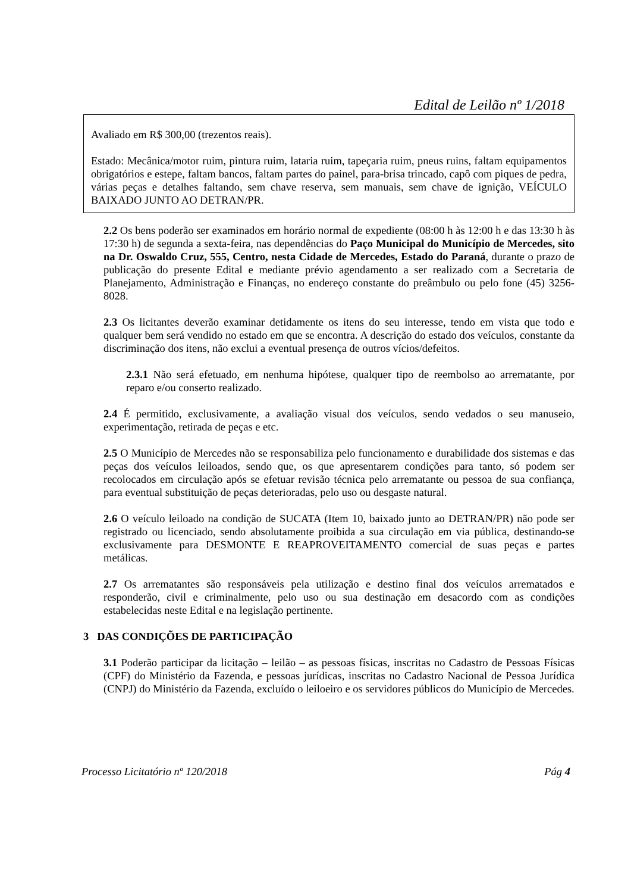Edital de Leilão nº 1/2018
Avaliado em R$ 300,00 (trezentos reais).
Estado: Mecânica/motor ruim, pintura ruim, lataria ruim, tapeçaria ruim, pneus ruins, faltam equipamentos obrigatórios e estepe, faltam bancos, faltam partes do painel, para-brisa trincado, capô com piques de pedra, várias peças e detalhes faltando, sem chave reserva, sem manuais, sem chave de ignição, VEÍCULO BAIXADO JUNTO AO DETRAN/PR.
2.2 Os bens poderão ser examinados em horário normal de expediente (08:00 h às 12:00 h e das 13:30 h às 17:30 h) de segunda a sexta-feira, nas dependências do Paço Municipal do Município de Mercedes, sito na Dr. Oswaldo Cruz, 555, Centro, nesta Cidade de Mercedes, Estado do Paraná, durante o prazo de publicação do presente Edital e mediante prévio agendamento a ser realizado com a Secretaria de Planejamento, Administração e Finanças, no endereço constante do preâmbulo ou pelo fone (45) 3256-8028.
2.3 Os licitantes deverão examinar detidamente os itens do seu interesse, tendo em vista que todo e qualquer bem será vendido no estado em que se encontra. A descrição do estado dos veículos, constante da discriminação dos itens, não exclui a eventual presença de outros vícios/defeitos.
2.3.1 Não será efetuado, em nenhuma hipótese, qualquer tipo de reembolso ao arrematante, por reparo e/ou conserto realizado.
2.4 É permitido, exclusivamente, a avaliação visual dos veículos, sendo vedados o seu manuseio, experimentação, retirada de peças e etc.
2.5 O Município de Mercedes não se responsabiliza pelo funcionamento e durabilidade dos sistemas e das peças dos veículos leiloados, sendo que, os que apresentarem condições para tanto, só podem ser recolocados em circulação após se efetuar revisão técnica pelo arrematante ou pessoa de sua confiança, para eventual substituição de peças deterioradas, pelo uso ou desgaste natural.
2.6 O veículo leiloado na condição de SUCATA (Item 10, baixado junto ao DETRAN/PR) não pode ser registrado ou licenciado, sendo absolutamente proibida a sua circulação em via pública, destinando-se exclusivamente para DESMONTE E REAPROVEITAMENTO comercial de suas peças e partes metálicas.
2.7 Os arrematantes são responsáveis pela utilização e destino final dos veículos arrematados e responderão, civil e criminalmente, pelo uso ou sua destinação em desacordo com as condições estabelecidas neste Edital e na legislação pertinente.
3 DAS CONDIÇÕES DE PARTICIPAÇÃO
3.1 Poderão participar da licitação – leilão – as pessoas físicas, inscritas no Cadastro de Pessoas Físicas (CPF) do Ministério da Fazenda, e pessoas jurídicas, inscritas no Cadastro Nacional de Pessoa Jurídica (CNPJ) do Ministério da Fazenda, excluído o leiloeiro e os servidores públicos do Município de Mercedes.
Processo Licitatório nº 120/2018 Pág 4